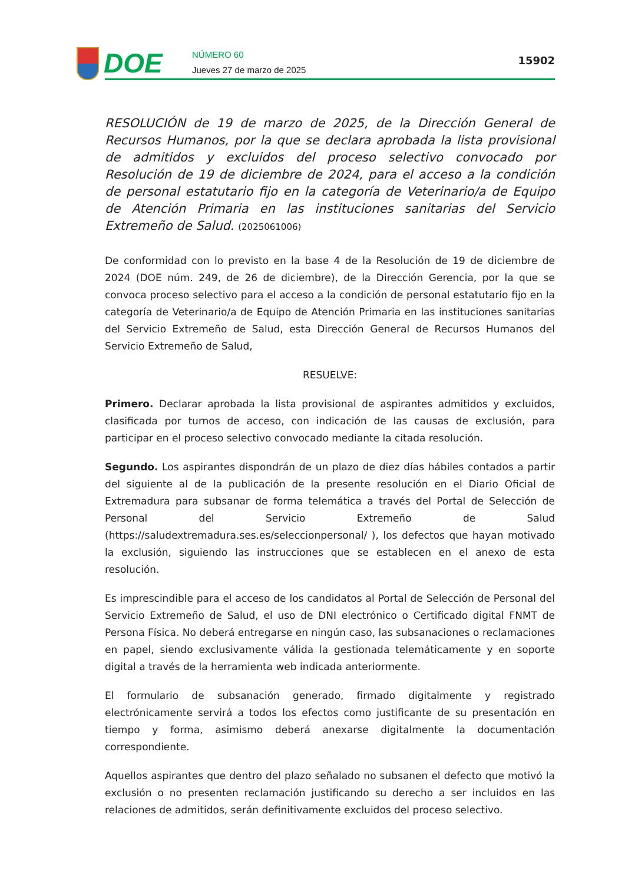DOE
NÚMERO 60
Jueves 27 de marzo de 2025
15902
RESOLUCIÓN de 19 de marzo de 2025, de la Dirección General de Recursos Humanos, por la que se declara aprobada la lista provisional de admitidos y excluidos del proceso selectivo convocado por Resolución de 19 de diciembre de 2024, para el acceso a la condición de personal estatutario fijo en la categoría de Veterinario/a de Equipo de Atención Primaria en las instituciones sanitarias del Servicio Extremeño de Salud. (2025061006)
De conformidad con lo previsto en la base 4 de la Resolución de 19 de diciembre de 2024 (DOE núm. 249, de 26 de diciembre), de la Dirección Gerencia, por la que se convoca proceso selectivo para el acceso a la condición de personal estatutario fijo en la categoría de Veterinario/a de Equipo de Atención Primaria en las instituciones sanitarias del Servicio Extremeño de Salud, esta Dirección General de Recursos Humanos del Servicio Extremeño de Salud,
RESUELVE:
Primero. Declarar aprobada la lista provisional de aspirantes admitidos y excluidos, clasificada por turnos de acceso, con indicación de las causas de exclusión, para participar en el proceso selectivo convocado mediante la citada resolución.
Segundo. Los aspirantes dispondrán de un plazo de diez días hábiles contados a partir del siguiente al de la publicación de la presente resolución en el Diario Oficial de Extremadura para subsanar de forma telemática a través del Portal de Selección de Personal del Servicio Extremeño de Salud (https://saludextremadura.ses.es/seleccionpersonal/ ), los defectos que hayan motivado la exclusión, siguiendo las instrucciones que se establecen en el anexo de esta resolución.
Es imprescindible para el acceso de los candidatos al Portal de Selección de Personal del Servicio Extremeño de Salud, el uso de DNI electrónico o Certificado digital FNMT de Persona Física. No deberá entregarse en ningún caso, las subsanaciones o reclamaciones en papel, siendo exclusivamente válida la gestionada telemáticamente y en soporte digital a través de la herramienta web indicada anteriormente.
El formulario de subsanación generado, firmado digitalmente y registrado electrónicamente servirá a todos los efectos como justificante de su presentación en tiempo y forma, asimismo deberá anexarse digitalmente la documentación correspondiente.
Aquellos aspirantes que dentro del plazo señalado no subsanen el defecto que motivó la exclusión o no presenten reclamación justificando su derecho a ser incluidos en las relaciones de admitidos, serán definitivamente excluidos del proceso selectivo.